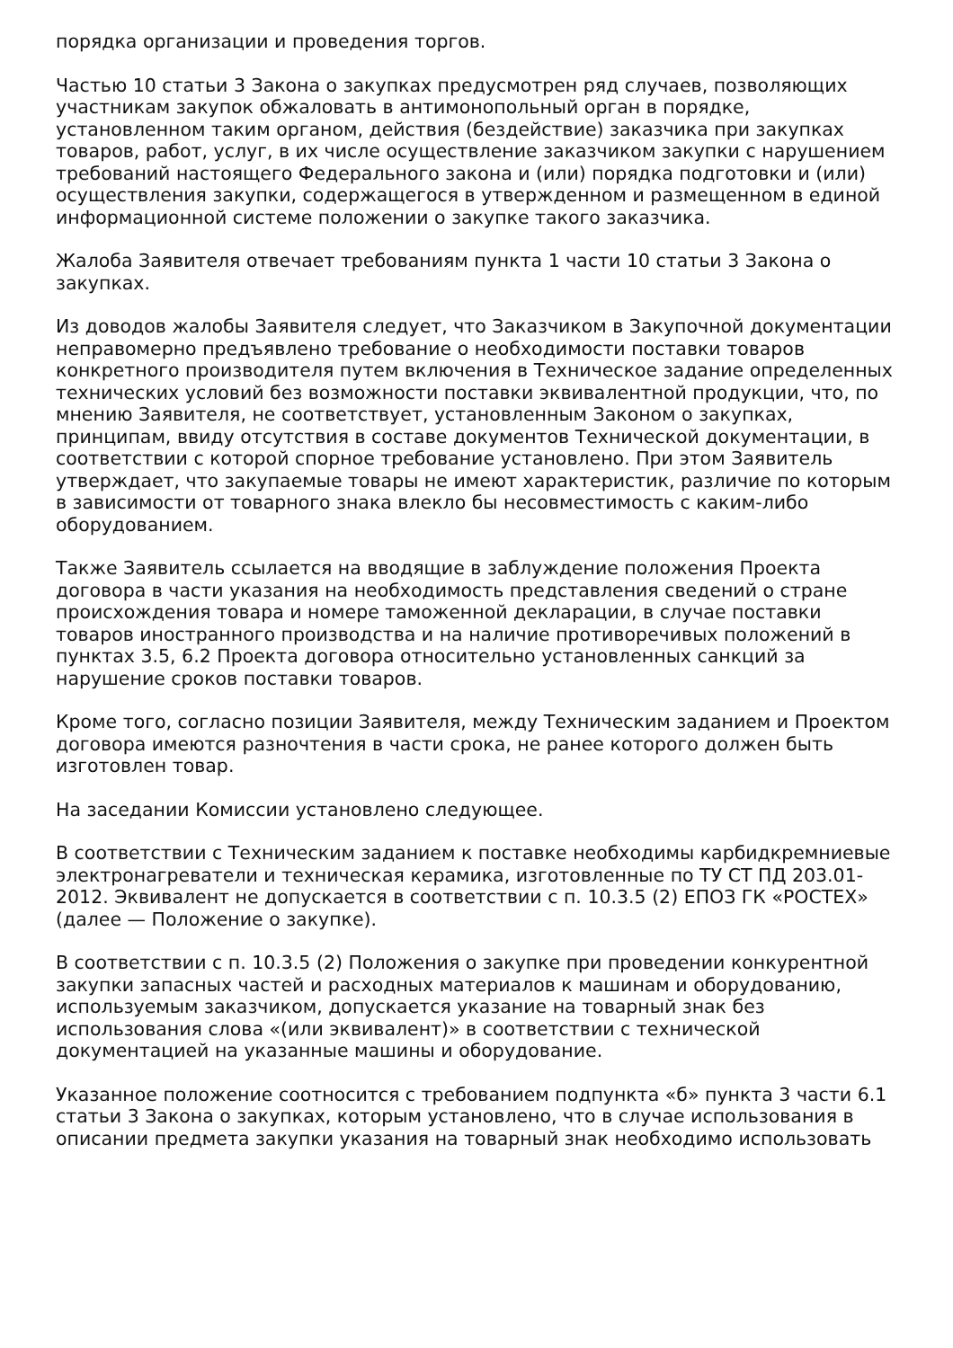порядка организации и проведения торгов.
Частью 10 статьи 3 Закона о закупках предусмотрен ряд случаев, позволяющих участникам закупок обжаловать в антимонопольный орган в порядке, установленном таким органом, действия (бездействие) заказчика при закупках товаров, работ, услуг, в их числе осуществление заказчиком закупки с нарушением требований настоящего Федерального закона и (или) порядка подготовки и (или) осуществления закупки, содержащегося в утвержденном и размещенном в единой информационной системе положении о закупке такого заказчика.
Жалоба Заявителя отвечает требованиям пункта 1 части 10 статьи 3 Закона о закупках.
Из доводов жалобы Заявителя следует, что Заказчиком в Закупочной документации неправомерно предъявлено требование о необходимости поставки товаров конкретного производителя путем включения в Техническое задание определенных технических условий без возможности поставки эквивалентной продукции, что, по мнению Заявителя, не соответствует, установленным Законом о закупках, принципам, ввиду отсутствия в составе документов Технической документации, в соответствии с которой спорное требование установлено. При этом Заявитель утверждает, что закупаемые товары не имеют характеристик, различие по которым в зависимости от товарного знака влекло бы несовместимость с каким-либо оборудованием.
Также Заявитель ссылается на вводящие в заблуждение положения Проекта договора в части указания на необходимость представления сведений о стране происхождения товара и номере таможенной декларации, в случае поставки товаров иностранного производства и на наличие противоречивых положений в пунктах 3.5, 6.2 Проекта договора относительно установленных санкций за нарушение сроков поставки товаров.
Кроме того, согласно позиции Заявителя, между Техническим заданием и Проектом договора имеются разночтения в части срока, не ранее которого должен быть изготовлен товар.
На заседании Комиссии установлено следующее.
В соответствии с Техническим заданием к поставке необходимы карбидкремниевые электронагреватели и техническая керамика, изготовленные по ТУ СТ ПД 203.01-2012. Эквивалент не допускается в соответствии с п. 10.3.5 (2) ЕПОЗ ГК «РОСТЕХ» (далее — Положение о закупке).
В соответствии с п. 10.3.5 (2) Положения о закупке при проведении конкурентной закупки запасных частей и расходных материалов к машинам и оборудованию, используемым заказчиком, допускается указание на товарный знак без использования слова «(или эквивалент)» в соответствии с технической документацией на указанные машины и оборудование.
Указанное положение соотносится с требованием подпункта «б» пункта 3 части 6.1 статьи 3 Закона о закупках, которым установлено, что в случае использования в описании предмета закупки указания на товарный знак необходимо использовать